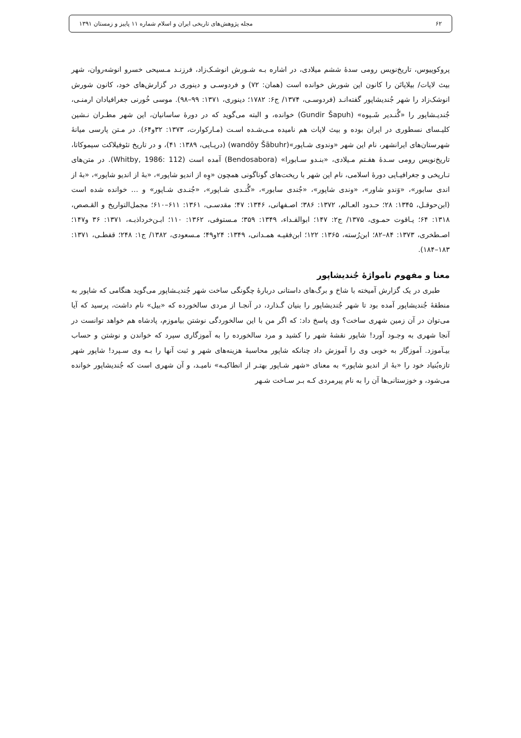۶۲ مجله پژوهش‌های تاریخی ایران و اسلام شماره ۱۱ پاییز و زمستان ۱۳۹۱
پروکوپیوس، تاریخ‌نویس رومی سدهٔ ششم میلادی، در اشاره بـه شـورش انوشـک‌زاد، فرزنـد مـسیحی خسرو انوشه‌روان، شهر بیث لاپات/ بیلاپاتَن را کانون این شورش خوانده است (همان: ۷۲) و فردوسـی و دینوری در گزارش‌های خود، کانون شورش انوشک‌زاد را شهر جُندیشاپور گفته‌انـد (فردوسـی، ۱۳۷۴/ ج۶: ۱۷۸۲؛ دینوری، ۱۳۷۱: ۹۹–۹۸). موسی خُورنی جغرافیادان ارمنـی، جُندیـشاپور را «گُنـدیر شَـپوه» (Gundir Šapuh) خوانده، و البته می‌گوید که در دورهٔ ساسانیان، این شهر مطـران نـشین کلیـسای نسطوری در ایران بوده و بیث لاپات هم نامیده مـی‌شـده اسـت (مـارکوارت، ۱۳۷۳: ۳۲و۶۴). در مـتن پارسی میانهٔ شهرستان‌های ایرانشهر، نام این شهر «وندوی شـاپور»(wandōy Šābuhr) (دریـایی، ۱۳۸۹: ۴۱)، و در تاریخ تئوفیلاکت سیموکاتا، تاریخ‌نویس رومی سـدهٔ هفـتم مـیلادی، «بنـدو سـابورا» (Bendosabora) آمده است (Whitby, 1986: 112). در متن‌های تـاریخی و جغرافیـایی دورهٔ اسلامی، نام این شهر با ریخت‌های گوناگونی همچون «وِه از اندیو شاپور»، «بهٔ از اندیو شاپور»، «بهٔ از اندی سابور»، «وَندو شاور»، «وندی شاپور»، «جُندی سابور»، «گُنـدی شـاپور»، «جُنـدی شـاپور» و … خوانده شده است (ابن‌حوقـل، ۱۳۴۵: ۲۸؛ حـدود العـالم، ۱۳۷۲: ۳۸۶؛ اصـفهانی، ۱۳۴۶: ۴۷؛ مقدسـی، ۱۳۶۱: ۶۱۱–۶۱۰؛ مجمل‌التواریخ و القـصص، ۱۳۱۸: ۶۴؛ یـاقوت حمـوی، ۱۳۷۵/ ج۲: ۱۴۷؛ ابوالفـداء، ۱۳۴۹: ۳۵۹؛ مـستوفی، ۱۳۶۲: ۱۱۰؛ ابـن‌خرداذبـه، ۱۳۷۱: ۳۶ و۱۴۷؛ اصـطخری، ۱۳۷۳: ۸۴–۸۲؛ ابن‌رُسته، ۱۳۶۵: ۱۲۲؛ ابن‌فقیـه همـدانی، ۱۳۴۹: ۲۴و۴۹؛ مـسعودی، ۱۳۸۲/ ج۱: ۲۴۸؛ قفطـی، ۱۳۷۱: ۱۸۳–۱۸۴).
معنا و مفهوم نامواژهٔ جُندیشاپور
طبری در یک گزارش آمیخته با شاخ و برگ‌های داستانی دربارهٔ چگونگی ساخت شهر جُندیـشاپور می‌گوید هنگامی که شاپور به منطقهٔ جُندیشاپور آمده بود تا شهر جُندیشاپور را بنیان گـذارد، در آنجـا از مردی سالخورده که «بیل» نام داشت، پرسید که آیا می‌توان در آن زمین شهری ساخت؟ وی پاسخ داد: که اگر من با این سالخوردگی نوشتن بیاموزم، پادشاه هم خواهد توانست در آنجا شهری به وجـود آورد! شاپور نقشهٔ شهر را کشید و مرد سالخورده را به آموزگاری سپرد که خواندن و نوشتن و حساب بیـآموزد. آموزگار به خوبی وی را آموزش داد چنانکه شاپور محاسبهٔ هزینه‌های شهر و ثبت آنها را بـه وی سـپرد! شاپور شهر تازه‌بُنیاد خود را «بهٔ از اندیو شاپور» به معنای «شهر شـاپور بهتـر از انطاکیـه» نامیـد، و آن شهری است که جُندیشاپور خوانده می‌شود، و خوزستانی‌ها آن را به نام پیرمردی کـه بـر سـاخت شـهر